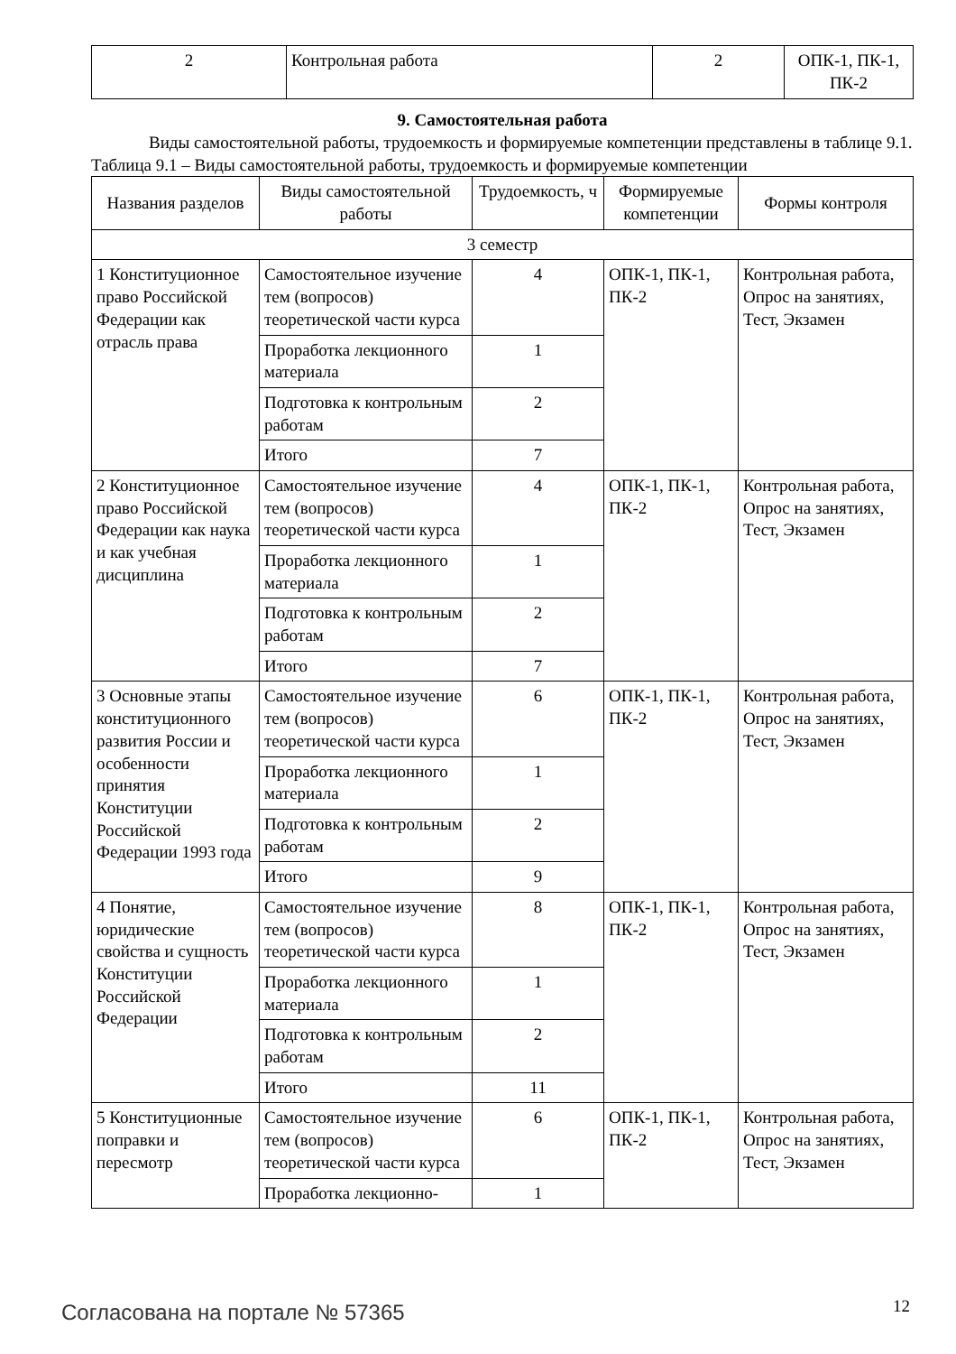| 2 | Контрольная работа | 2 | ОПК-1, ПК-1, ПК-2 |
9. Самостоятельная работа
Виды самостоятельной работы, трудоемкость и формируемые компетенции представлены в таблице 9.1.
Таблица 9.1 – Виды самостоятельной работы, трудоемкость и формируемые компетенции
| Названия разделов | Виды самостоятельной работы | Трудоемкость, ч | Формируемые компетенции | Формы контроля |
| --- | --- | --- | --- | --- |
| 3 семестр | | | | |
| 1 Конституционное право Российской Федерации как отрасль права | Самостоятельное изучение тем (вопросов) теоретической части курса | 4 | ОПК-1, ПК-1, ПК-2 | Контрольная работа, Опрос на занятиях, Тест, Экзамен |
| | Проработка лекционного материала | 1 | | |
| | Подготовка к контрольным работам | 2 | | |
| | Итого | 7 | | |
| 2 Конституционное право Российской Федерации как наука и как учебная дисциплина | Самостоятельное изучение тем (вопросов) теоретической части курса | 4 | ОПК-1, ПК-1, ПК-2 | Контрольная работа, Опрос на занятиях, Тест, Экзамен |
| | Проработка лекционного материала | 1 | | |
| | Подготовка к контрольным работам | 2 | | |
| | Итого | 7 | | |
| 3 Основные этапы конституционного развития России и особенности принятия Конституции Российской Федерации 1993 года | Самостоятельное изучение тем (вопросов) теоретической части курса | 6 | ОПК-1, ПК-1, ПК-2 | Контрольная работа, Опрос на занятиях, Тест, Экзамен |
| | Проработка лекционного материала | 1 | | |
| | Подготовка к контрольным работам | 2 | | |
| | Итого | 9 | | |
| 4 Понятие, юридические свойства и сущность Конституции Российской Федерации | Самостоятельное изучение тем (вопросов) теоретической части курса | 8 | ОПК-1, ПК-1, ПК-2 | Контрольная работа, Опрос на занятиях, Тест, Экзамен |
| | Проработка лекционного материала | 1 | | |
| | Подготовка к контрольным работам | 2 | | |
| | Итого | 11 | | |
| 5 Конституционные поправки и пересмотр | Самостоятельное изучение тем (вопросов) теоретической части курса | 6 | ОПК-1, ПК-1, ПК-2 | Контрольная работа, Опрос на занятиях, Тест, Экзамен |
| | Проработка лекционно- | 1 | | |
Согласована на портале № 57365 12